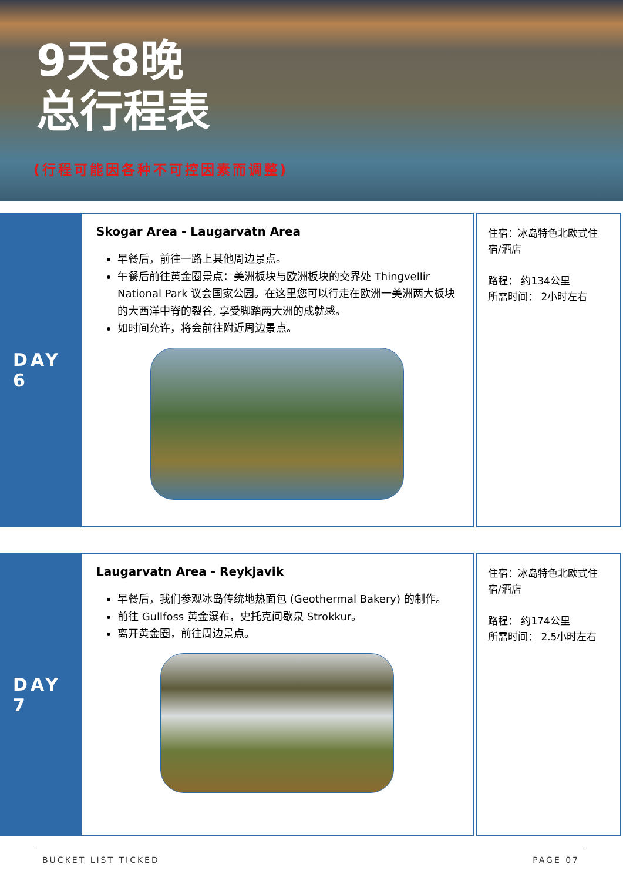9天8晚
总行程表
(行程可能因各种不可控因素而调整)
DAY 6
Skogar Area - Laugarvatn Area
早餐后，前往一路上其他周边景点。
午餐后前往黄金圈景点：美洲板块与欧洲板块的交界处 Thingvellir National Park 议会国家公园。在这里您可以行走在欧洲一美洲两大板块的大西洋中脊的裂谷, 享受脚踏两大洲的成就感。
如时间允许，将会前往附近周边景点。
住宿：冰岛特色北欧式住宿/酒店
路程： 约134公里
所需时间： 2小时左右
DAY 7
Laugarvatn Area - Reykjavik
早餐后，我们参观冰岛传统地热面包 (Geothermal Bakery) 的制作。
前往 Gullfoss 黄金瀑布，史托克间歇泉 Strokkur。
离开黄金圈，前往周边景点。
住宿：冰岛特色北欧式住宿/酒店
路程： 约174公里
所需时间： 2.5小时左右
BUCKET LIST TICKED PAGE 07